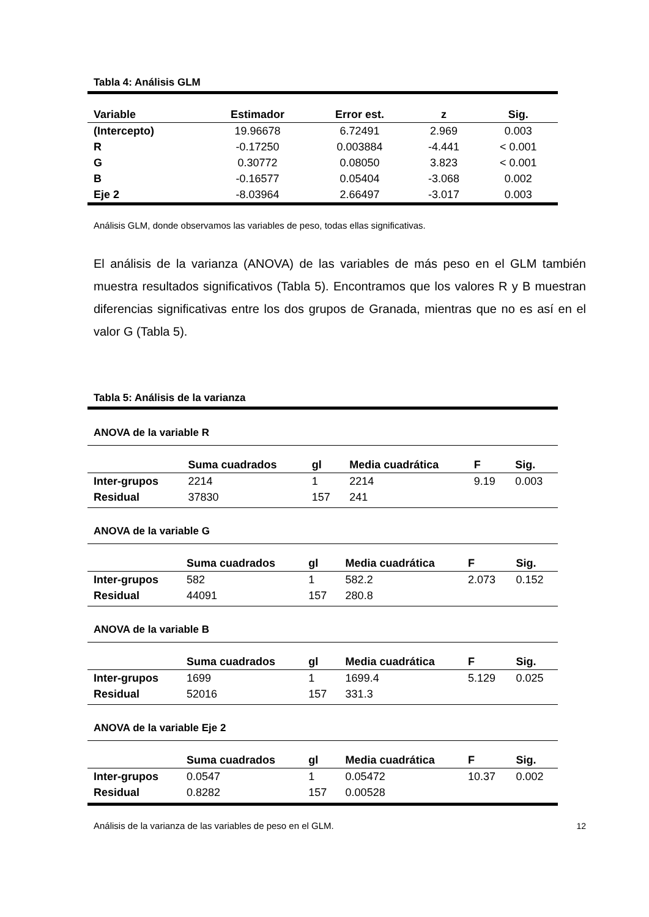Tabla 4: Análisis GLM
| Variable | Estimador | Error est. | z | Sig. |
| --- | --- | --- | --- | --- |
| (Intercepto) | 19.96678 | 6.72491 | 2.969 | 0.003 |
| R | -0.17250 | 0.003884 | -4.441 | < 0.001 |
| G | 0.30772 | 0.08050 | 3.823 | < 0.001 |
| B | -0.16577 | 0.05404 | -3.068 | 0.002 |
| Eje 2 | -8.03964 | 2.66497 | -3.017 | 0.003 |
Análisis GLM, donde observamos las variables de peso, todas ellas significativas.
El análisis de la varianza (ANOVA) de las variables de más peso en el GLM también muestra resultados significativos (Tabla 5). Encontramos que los valores R y B muestran diferencias significativas entre los dos grupos de Granada, mientras que no es así en el valor G (Tabla 5).
Tabla 5: Análisis de la varianza
ANOVA de la variable R
| | Suma cuadrados | gl | Media cuadrática | F | Sig. |
| --- | --- | --- | --- | --- | --- |
| Inter-grupos | 2214 | 1 | 2214 | 9.19 | 0.003 |
| Residual | 37830 | 157 | 241 | | |
ANOVA de la variable G
| | Suma cuadrados | gl | Media cuadrática | F | Sig. |
| --- | --- | --- | --- | --- | --- |
| Inter-grupos | 582 | 1 | 582.2 | 2.073 | 0.152 |
| Residual | 44091 | 157 | 280.8 | | |
ANOVA de la variable B
| | Suma cuadrados | gl | Media cuadrática | F | Sig. |
| --- | --- | --- | --- | --- | --- |
| Inter-grupos | 1699 | 1 | 1699.4 | 5.129 | 0.025 |
| Residual | 52016 | 157 | 331.3 | | |
ANOVA de la variable Eje 2
| | Suma cuadrados | gl | Media cuadrática | F | Sig. |
| --- | --- | --- | --- | --- | --- |
| Inter-grupos | 0.0547 | 1 | 0.05472 | 10.37 | 0.002 |
| Residual | 0.8282 | 157 | 0.00528 | | |
Análisis de la varianza de las variables de peso en el GLM.
12